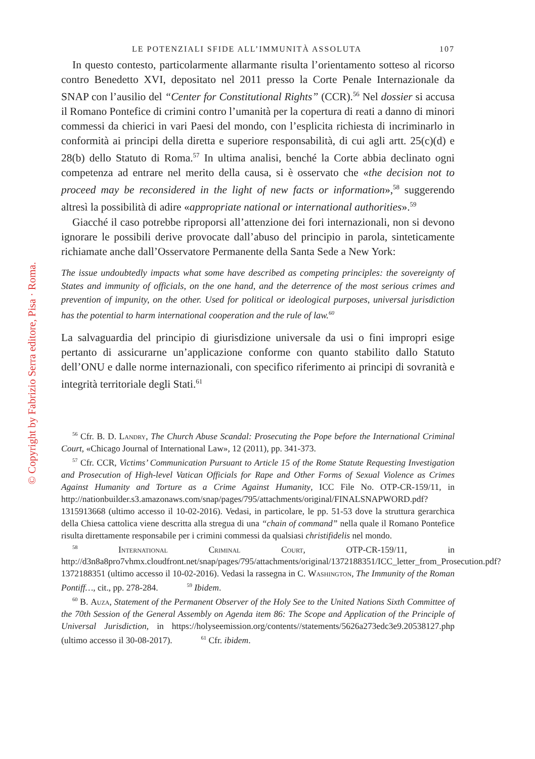© Copyright by Fabrizio Serra editore, Pisa · Roma.
LE POTENZIALI SFIDE ALL’IMMUNITÀ ASSOLUTA 107
In questo contesto, particolarmente allarmante risulta l’orientamento sotteso al ricorso contro Benedetto XVI, depositato nel 2011 presso la Corte Penale Internazionale da SNAP con l’ausilio del “Center for Constitutional Rights” (CCR).<sup>56</sup> Nel dossier si accusa il Romano Pontefice di crimini contro l’umanità per la copertura di reati a danno di minori commessi da chierici in vari Paesi del mondo, con l’esplicita richiesta di incriminarlo in conformità ai principi della diretta e superiore responsabilità, di cui agli artt. 25(c)(d) e 28(b) dello Statuto di Roma.<sup>57</sup> In ultima analisi, benché la Corte abbia declinato ogni competenza ad entrare nel merito della causa, si è osservato che «the decision not to proceed may be reconsidered in the light of new facts or information»,<sup>58</sup> suggerendo altresì la possibilità di adire «appropriate national or international authorities».<sup>59</sup>
Giacché il caso potrebbe riproporsi all’attenzione dei fori internazionali, non si devono ignorare le possibili derive provocate dall’abuso del principio in parola, sinteticamente richiamate anche dall’Osservatore Permanente della Santa Sede a New York:
The issue undoubtedly impacts what some have described as competing principles: the sovereignty of States and immunity of officials, on the one hand, and the deterrence of the most serious crimes and prevention of impunity, on the other. Used for political or ideological purposes, universal jurisdiction has the potential to harm international cooperation and the rule of law.<sup>60</sup>
La salvaguardia del principio di giurisdizione universale da usi o fini impropri esige pertanto di assicurarne un’applicazione conforme con quanto stabilito dallo Statuto dell’ONU e dalle norme internazionali, con specifico riferimento ai principi di sovranità e integrità territoriale degli Stati.<sup>61</sup>
<sup>56</sup> Cfr. B. D. Landry, The Church Abuse Scandal: Prosecuting the Pope before the International Criminal Court, «Chicago Journal of International Law», 12 (2011), pp. 341-373.
<sup>57</sup> Cfr. CCR, Victims’ Communication Pursuant to Article 15 of the Rome Statute Requesting Investigation and Prosecution of High-level Vatican Officials for Rape and Other Forms of Sexual Violence as Crimes Against Humanity and Torture as a Crime Against Humanity, ICC File No. OTP-CR-159/11, in http://nationbuilder.s3.amazonaws.com/snap/pages/795/attachments/original/FINALSNAPWORD.pdf?1315913668 (ultimo accesso il 10-02-2016). Vedasi, in particolare, le pp. 51-53 dove la struttura gerarchica della Chiesa cattolica viene descritta alla stregua di una “chain of command” nella quale il Romano Pontefice risulta direttamente responsabile per i crimini commessi da qualsiasi christifidelis nel mondo.
<sup>58</sup> International Criminal Court, OTP-CR-159/11, in http://d3n8a8pro7vhmx.cloudfront.net/snap/pages/795/attachments/original/1372188351/ICC_letter_from_Prosecution.pdf?1372188351 (ultimo accesso il 10-02-2016). Vedasi la rassegna in C. Washington, The Immunity of the Roman Pontiff…, cit., pp. 278-284. <sup>59</sup> Ibidem.
<sup>60</sup> B. Auza, Statement of the Permanent Observer of the Holy See to the United Nations Sixth Committee of the 70th Session of the General Assembly on Agenda item 86: The Scope and Application of the Principle of Universal Jurisdiction, in https://holyseemission.org/contents//statements/5626a273edc3e9.20538127.php (ultimo accesso il 30-08-2017). <sup>61</sup> Cfr. ibidem.